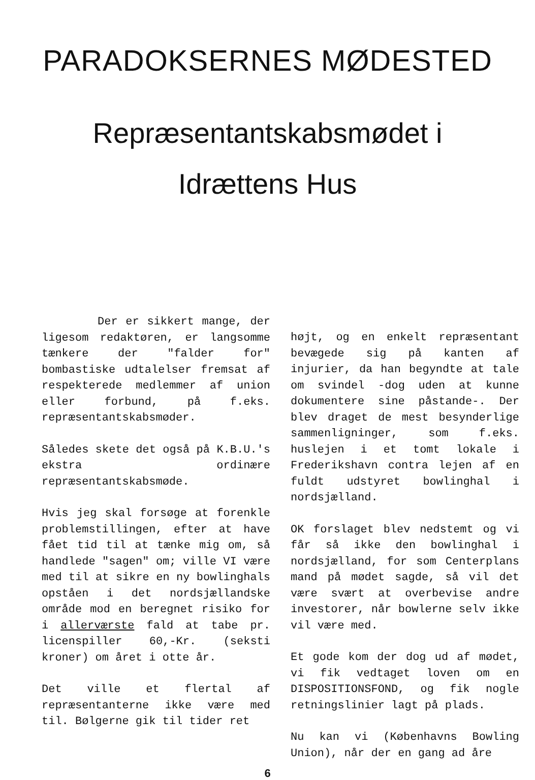PARADOKSERNES MØDESTED
Repræsentantskabsmødet i
Idrættens Hus
Der er sikkert mange, der ligesom redaktøren, er langsomme tænkere der "falder for" bombastiske udtalelser fremsat af respekterede medlemmer af union eller forbund, på f.eks. repræsentantskabsmøder.
Således skete det også på K.B.U.'s ekstra ordinære repræsentantskabsmøde.
Hvis jeg skal forsøge at forenkle problemstillingen, efter at have fået tid til at tænke mig om, så handlede "sagen" om; ville VI være med til at sikre en ny bowlinghals opståen i det nordsjællandske område mod en beregnet risiko for i allerværste fald at tabe pr. licenspiller 60,-Kr. (seksti kroner) om året i otte år.
Det ville et flertal af repræsentanterne ikke være med til. Bølgerne gik til tider ret
højt, og en enkelt repræsentant bevægede sig på kanten af injurier, da han begyndte at tale om svindel -dog uden at kunne dokumentere sine påstande-. Der blev draget de mest besynderlige sammenligninger, som f.eks. huslejen i et tomt lokale i Frederikshavn contra lejen af en fuldt udstyret bowlinghal i nordsjælland.
OK forslaget blev nedstemt og vi får så ikke den bowlinghal i nordsjælland, for som Centerplans mand på mødet sagde, så vil det være svært at overbevise andre investorer, når bowlerne selv ikke vil være med.
Et gode kom der dog ud af mødet, vi fik vedtaget loven om en DISPOSITIONSFOND, og fik nogle retningslinier lagt på plads.
Nu kan vi (Københavns Bowling Union), når der en gang ad åre
6